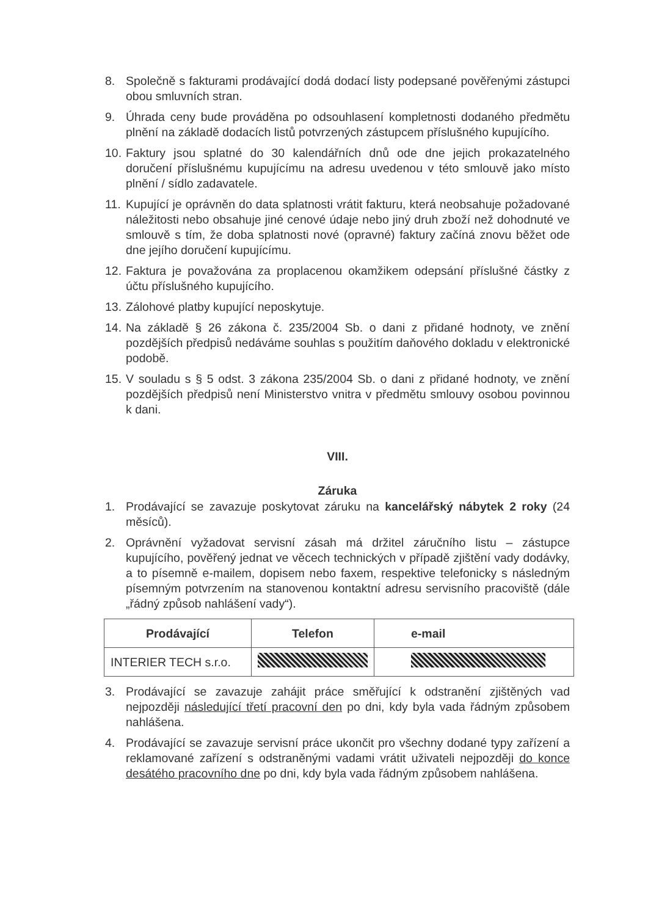8. Společně s fakturami prodávající dodá dodací listy podepsané pověřenými zástupci obou smluvních stran.
9. Úhrada ceny bude prováděna po odsouhlasení kompletnosti dodaného předmětu plnění na základě dodacích listů potvrzených zástupcem příslušného kupujícího.
10. Faktury jsou splatné do 30 kalendářních dnů ode dne jejich prokazatelného doručení příslušnému kupujícímu na adresu uvedenou v této smlouvě jako místo plnění / sídlo zadavatele.
11. Kupující je oprávněn do data splatnosti vrátit fakturu, která neobsahuje požadované náležitosti nebo obsahuje jiné cenové údaje nebo jiný druh zboží než dohodnuté ve smlouvě s tím, že doba splatnosti nové (opravné) faktury začíná znovu běžet ode dne jejího doručení kupujícímu.
12. Faktura je považována za proplacenou okamžikem odepsání příslušné částky z účtu příslušného kupujícího.
13. Zálohové platby kupující neposkytuje.
14. Na základě § 26 zákona č. 235/2004 Sb. o dani z přidané hodnoty, ve znění pozdějších předpisů nedáváme souhlas s použitím daňového dokladu v elektronické podobě.
15. V souladu s § 5 odst. 3 zákona 235/2004 Sb. o dani z přidané hodnoty, ve znění pozdějších předpisů není Ministerstvo vnitra v předmětu smlouvy osobou povinnou k dani.
VIII.
Záruka
1. Prodávající se zavazuje poskytovat záruku na kancelářský nábytek 2 roky (24 měsíců).
2. Oprávnění vyžadovat servisní zásah má držitel záručního listu – zástupce kupujícího, pověřený jednat ve věcech technických v případě zjištění vady dodávky, a to písemně e-mailem, dopisem nebo faxem, respektive telefonicky s následným písemným potvrzením na stanovenou kontaktní adresu servisního pracoviště (dále „řádný způsob nahlášení vady“).
| Prodávající | Telefon | e-mail |
| --- | --- | --- |
| INTERIER TECH s.r.o. | | |
3. Prodávající se zavazuje zahájit práce směřující k odstranění zjištěných vad nejpozději následující třetí pracovní den po dni, kdy byla vada řádným způsobem nahlášena.
4. Prodávající se zavazuje servisní práce ukončit pro všechny dodané typy zařízení a reklamované zařízení s odstraněnými vadami vrátit uživateli nejpozději do konce desátého pracovního dne po dni, kdy byla vada řádným způsobem nahlášena.